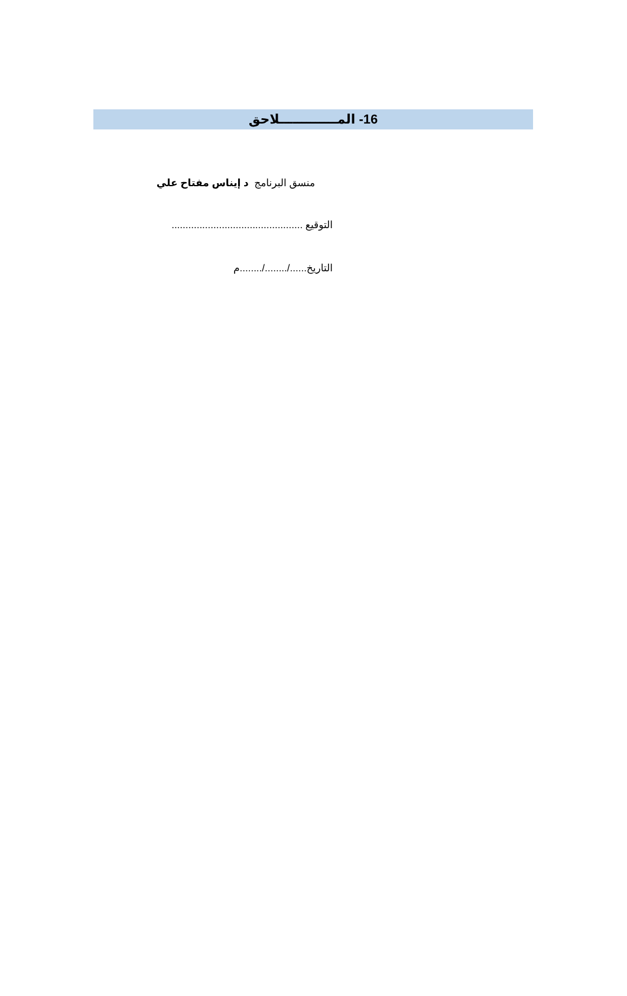16- المـــــــــــــلاحق
منسق البرنامج د إيناس مفتاح علي
التوقيع ...............................................
التاريخ....../......../........م